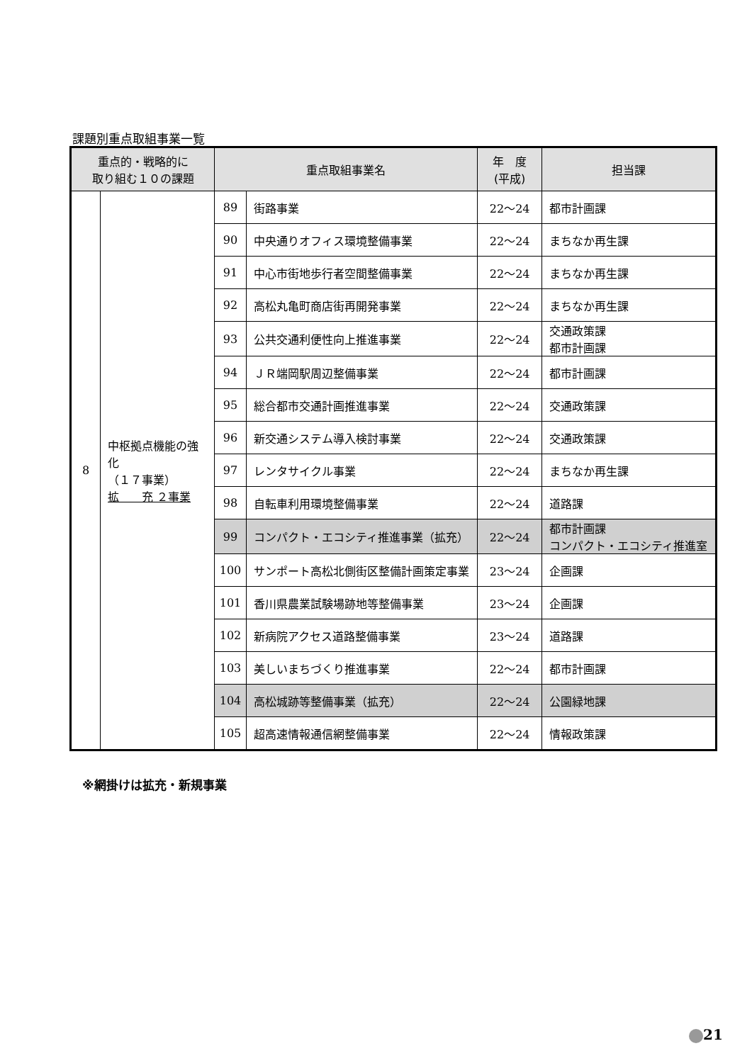課題別重点取組事業一覧
| 重点的・戦略的に 取り組む１０の課題 | | 重点取組事業名 | | 年 度 (平成) | 担当課 |
| --- | --- | --- | --- | --- | --- |
| 8 | 中枢拠点機能の強化 （１７事業） 拡 充 ２事業 | 89 | 街路事業 | 22～24 | 都市計画課 |
| | | 90 | 中央通りオフィス環境整備事業 | 22～24 | まちなか再生課 |
| | | 91 | 中心市街地歩行者空間整備事業 | 22～24 | まちなか再生課 |
| | | 92 | 高松丸亀町商店街再開発事業 | 22～24 | まちなか再生課 |
| | | 93 | 公共交通利便性向上推進事業 | 22～24 | 交通政策課 都市計画課 |
| | | 94 | ＪＲ端岡駅周辺整備事業 | 22～24 | 都市計画課 |
| | | 95 | 総合都市交通計画推進事業 | 22～24 | 交通政策課 |
| | | 96 | 新交通システム導入検討事業 | 22～24 | 交通政策課 |
| | | 97 | レンタサイクル事業 | 22～24 | まちなか再生課 |
| | | 98 | 自転車利用環境整備事業 | 22～24 | 道路課 |
| | | 99 | コンパクト・エコシティ推進事業（拡充） | 22～24 | 都市計画課 コンパクト・エコシティ推進室 |
| | | 100 | サンポート高松北側街区整備計画策定事業 | 23～24 | 企画課 |
| | | 101 | 香川県農業試験場跡地等整備事業 | 23～24 | 企画課 |
| | | 102 | 新病院アクセス道路整備事業 | 23～24 | 道路課 |
| | | 103 | 美しいまちづくり推進事業 | 22～24 | 都市計画課 |
| | | 104 | 高松城跡等整備事業（拡充） | 22～24 | 公園緑地課 |
| | | 105 | 超高速情報通信網整備事業 | 22～24 | 情報政策課 |
※網掛けは拡充・新規事業
21